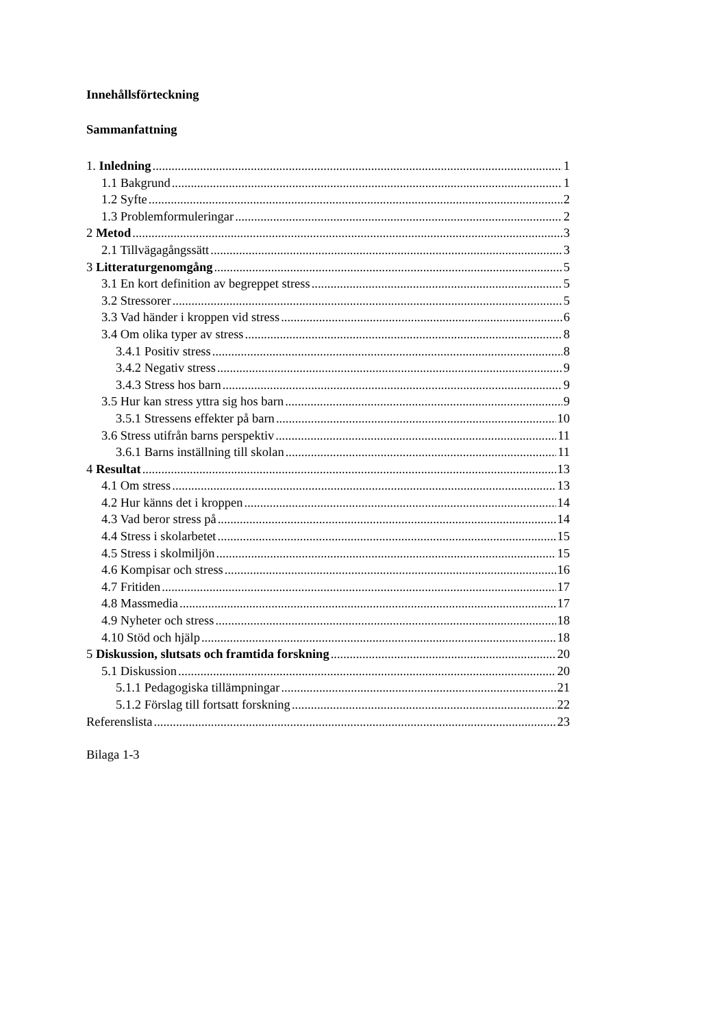Innehållsförteckning
Sammanfattning
1. Inledning 1
1.1 Bakgrund 1
1.2 Syfte 2
1.3 Problemformuleringar 2
2 Metod 3
2.1 Tillvägagångssätt 3
3 Litteraturgenomgång 5
3.1 En kort definition av begreppet stress 5
3.2 Stressorer 5
3.3 Vad händer i kroppen vid stress 6
3.4 Om olika typer av stress 8
3.4.1 Positiv stress 8
3.4.2 Negativ stress 9
3.4.3 Stress hos barn 9
3.5 Hur kan stress yttra sig hos barn 9
3.5.1 Stressens effekter på barn 10
3.6 Stress utifrån barns perspektiv 11
3.6.1 Barns inställning till skolan 11
4 Resultat 13
4.1 Om stress 13
4.2 Hur känns det i kroppen 14
4.3 Vad beror stress på 14
4.4 Stress i skolarbetet 15
4.5 Stress i skolmiljön 15
4.6 Kompisar och stress 16
4.7 Fritiden 17
4.8 Massmedia 17
4.9 Nyheter och stress 18
4.10 Stöd och hjälp 18
5 Diskussion, slutsats och framtida forskning 20
5.1 Diskussion 20
5.1.1 Pedagogiska tillämpningar 21
5.1.2 Förslag till fortsatt forskning 22
Referenslista 23
Bilaga 1-3